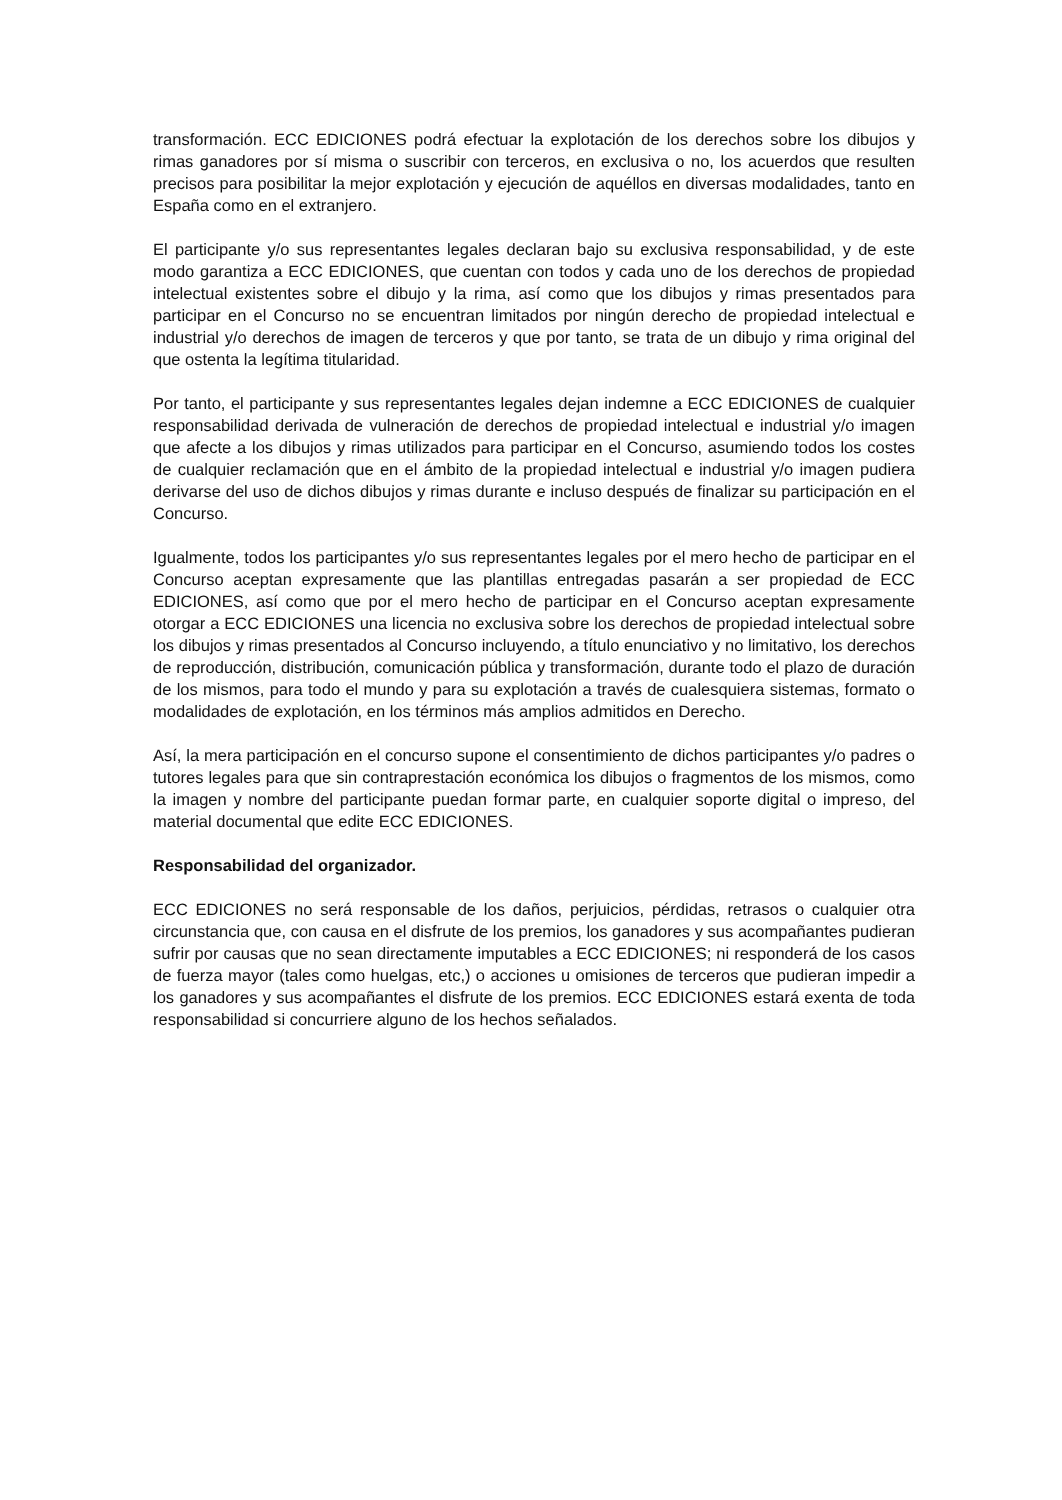transformación. ECC EDICIONES podrá efectuar la explotación de los derechos sobre los dibujos y rimas ganadores por sí misma o suscribir con terceros, en exclusiva o no, los acuerdos que resulten precisos para posibilitar la mejor explotación y ejecución de aquéllos en diversas modalidades, tanto en España como en el extranjero.
El participante y/o sus representantes legales declaran bajo su exclusiva responsabilidad, y de este modo garantiza a ECC EDICIONES, que cuentan con todos y cada uno de los derechos de propiedad intelectual existentes sobre el dibujo y la rima, así como que los dibujos y rimas presentados para participar en el Concurso no se encuentran limitados por ningún derecho de propiedad intelectual e industrial y/o derechos de imagen de terceros y que por tanto, se trata de un dibujo y rima original del que ostenta la legítima titularidad.
Por tanto, el participante y sus representantes legales dejan indemne a ECC EDICIONES de cualquier responsabilidad derivada de vulneración de derechos de propiedad intelectual e industrial y/o imagen que afecte a los dibujos y rimas utilizados para participar en el Concurso, asumiendo todos los costes de cualquier reclamación que en el ámbito de la propiedad intelectual e industrial y/o imagen pudiera derivarse del uso de dichos dibujos y rimas durante e incluso después de finalizar su participación en el Concurso.
Igualmente, todos los participantes y/o sus representantes legales por el mero hecho de participar en el Concurso aceptan expresamente que las plantillas entregadas pasarán a ser propiedad de ECC EDICIONES, así como que por el mero hecho de participar en el Concurso aceptan expresamente otorgar a ECC EDICIONES una licencia no exclusiva sobre los derechos de propiedad intelectual sobre los dibujos y rimas presentados al Concurso incluyendo, a título enunciativo y no limitativo, los derechos de reproducción, distribución, comunicación pública y transformación, durante todo el plazo de duración de los mismos, para todo el mundo y para su explotación a través de cualesquiera sistemas, formato o modalidades de explotación, en los términos más amplios admitidos en Derecho.
Así, la mera participación en el concurso supone el consentimiento de dichos participantes y/o padres o tutores legales para que sin contraprestación económica los dibujos o fragmentos de los mismos, como la imagen y nombre del participante puedan formar parte, en cualquier soporte digital o impreso, del material documental que edite ECC EDICIONES.
Responsabilidad del organizador.
ECC EDICIONES no será responsable de los daños, perjuicios, pérdidas, retrasos o cualquier otra circunstancia que, con causa en el disfrute de los premios, los ganadores y sus acompañantes pudieran sufrir por causas que no sean directamente imputables a ECC EDICIONES; ni responderá de los casos de fuerza mayor (tales como huelgas, etc,) o acciones u omisiones de terceros que pudieran impedir a los ganadores y sus acompañantes el disfrute de los premios. ECC EDICIONES estará exenta de toda responsabilidad si concurriere alguno de los hechos señalados.